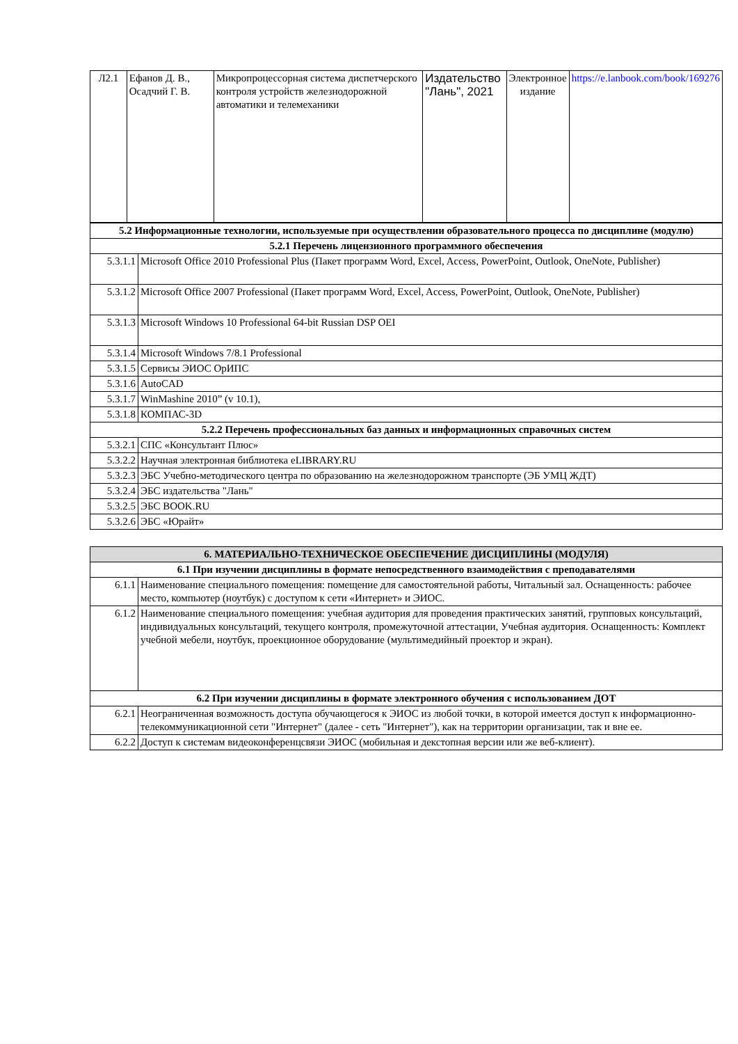| Л2.1 | Ефанов Д. В., Осадчий Г. В. | Микропроцессорная система диспетчерского контроля устройств железнодорожной автоматики и телемеханики | Издательство "Лань", 2021 | Электронное издание | https://e.lanbook.com/book/169276 |
| 5.2 Информационные технологии, используемые при осуществлении образовательного процесса по дисциплине (модулю) | |
| 5.2.1 Перечень лицензионного программного обеспечения | |
| 5.3.1.1 | Microsoft Office 2010 Professional Plus (Пакет программ Word, Excel, Access, PowerPoint, Outlook, OneNote, Publisher) |
| 5.3.1.2 | Microsoft Office 2007 Professional (Пакет программ Word, Excel, Access, PowerPoint, Outlook, OneNote, Publisher) |
| 5.3.1.3 | Microsoft Windows 10 Professional 64-bit Russian DSP OEI |
| 5.3.1.4 | Microsoft Windows 7/8.1 Professional |
| 5.3.1.5 | Сервисы ЭИОС ОрИПС |
| 5.3.1.6 | AutoCAD |
| 5.3.1.7 | WinMashine 2010” (v 10.1), |
| 5.3.1.8 | КОМПАС-3D |
| 5.2.2 Перечень профессиональных баз данных и информационных справочных систем | |
| 5.3.2.1 | СПС «Консультант Плюс» |
| 5.3.2.2 | Научная электронная библиотека eLIBRARY.RU |
| 5.3.2.3 | ЭБС Учебно-методического центра по образованию на железнодорожном транспорте (ЭБ УМЦ ЖДТ) |
| 5.3.2.4 | ЭБС издательства "Лань" |
| 5.3.2.5 | ЭБС BOOK.RU |
| 5.3.2.6 | ЭБС «Юрайт» |
| 6. МАТЕРИАЛЬНО-ТЕХНИЧЕСКОЕ ОБЕСПЕЧЕНИЕ ДИСЦИПЛИНЫ (МОДУЛЯ) | |
| 6.1 При изучении дисциплины в формате непосредственного взаимодействия с преподавателями | |
| 6.1.1 | Наименование специального помещения: помещение для самостоятельной работы, Читальный зал. Оснащенность: рабочее место, компьютер (ноутбук) с доступом к сети «Интернет» и ЭИОС. |
| 6.1.2 | Наименование специального помещения: учебная аудитория для проведения практических занятий, групповых консультаций, индивидуальных консультаций, текущего контроля, промежуточной аттестации, Учебная аудитория. Оснащенность: Комплект учебной мебели, ноутбук, проекционное оборудование (мультимедийный проектор и экран). |
| 6.2 При изучении дисциплины в формате электронного обучения с использованием ДОТ | |
| 6.2.1 | Неограниченная возможность доступа обучающегося к ЭИОС из любой точки, в которой имеется доступ к информационно-телекоммуникационной сети "Интернет" (далее - сеть "Интернет"), как на территории организации, так и вне ее. |
| 6.2.2 | Доступ к системам видеоконференцсвязи ЭИОС (мобильная и декстопная версии или же веб-клиент). |